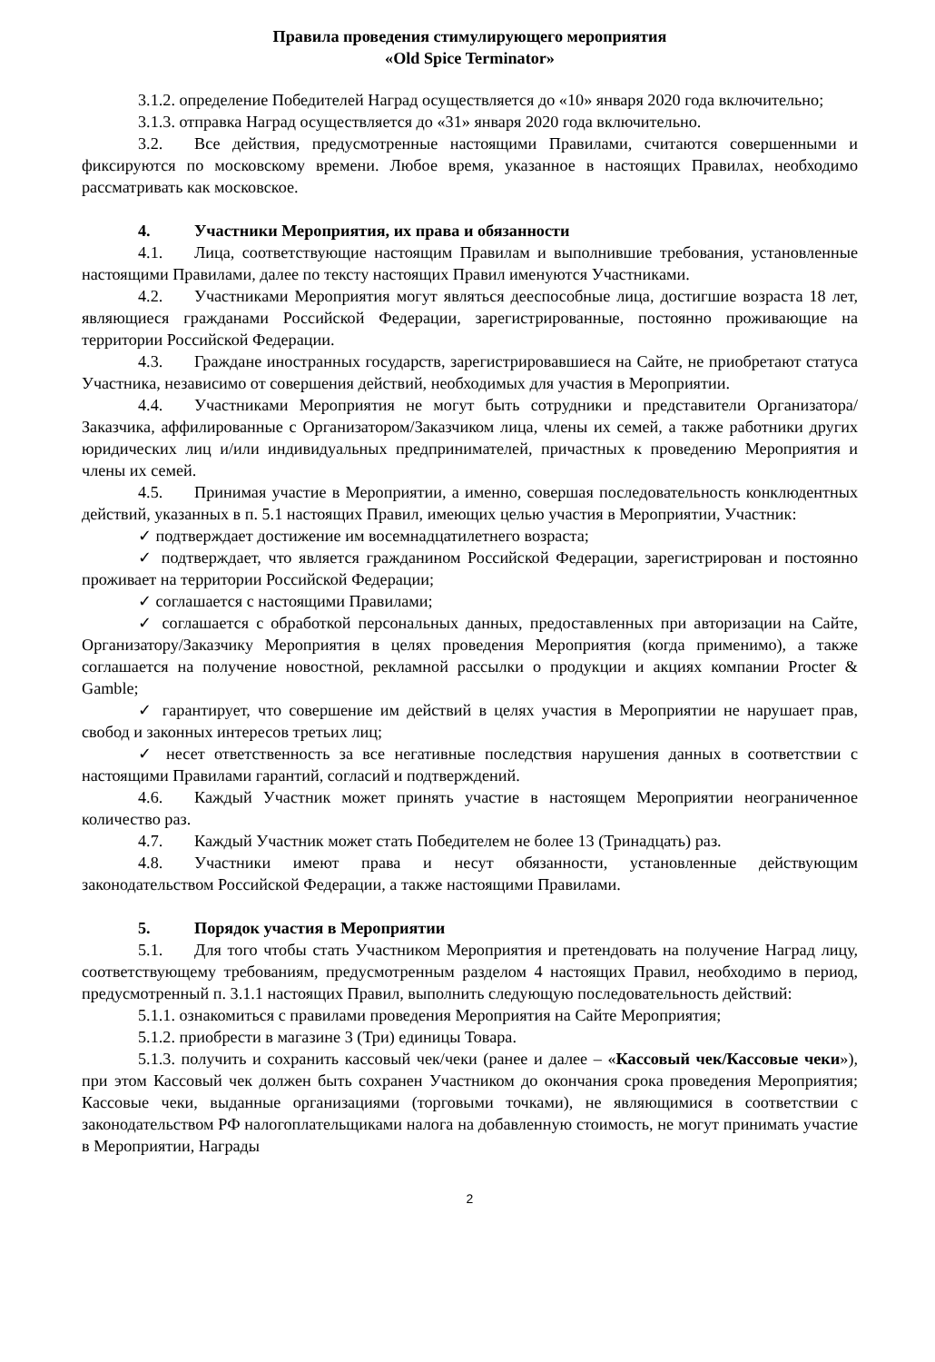Правила проведения стимулирующего мероприятия
«Old Spice Terminator»
3.1.2. определение Победителей Наград осуществляется до «10» января 2020 года включительно;
3.1.3. отправка Наград осуществляется до «31» января 2020 года включительно.
3.2. Все действия, предусмотренные настоящими Правилами, считаются совершенными и фиксируются по московскому времени. Любое время, указанное в настоящих Правилах, необходимо рассматривать как московское.
4. Участники Мероприятия, их права и обязанности
4.1. Лица, соответствующие настоящим Правилам и выполнившие требования, установленные настоящими Правилами, далее по тексту настоящих Правил именуются Участниками.
4.2. Участниками Мероприятия могут являться дееспособные лица, достигшие возраста 18 лет, являющиеся гражданами Российской Федерации, зарегистрированные, постоянно проживающие на территории Российской Федерации.
4.3. Граждане иностранных государств, зарегистрировавшиеся на Сайте, не приобретают статуса Участника, независимо от совершения действий, необходимых для участия в Мероприятии.
4.4. Участниками Мероприятия не могут быть сотрудники и представители Организатора/Заказчика, аффилированные с Организатором/Заказчиком лица, члены их семей, а также работники других юридических лиц и/или индивидуальных предпринимателей, причастных к проведению Мероприятия и члены их семей.
4.5. Принимая участие в Мероприятии, а именно, совершая последовательность конклюдентных действий, указанных в п. 5.1 настоящих Правил, имеющих целью участия в Мероприятии, Участник:
✓ подтверждает достижение им восемнадцатилетнего возраста;
✓ подтверждает, что является гражданином Российской Федерации, зарегистрирован и постоянно проживает на территории Российской Федерации;
✓ соглашается с настоящими Правилами;
✓ соглашается с обработкой персональных данных, предоставленных при авторизации на Сайте, Организатору/Заказчику Мероприятия в целях проведения Мероприятия (когда применимо), а также соглашается на получение новостной, рекламной рассылки о продукции и акциях компании Procter & Gamble;
✓ гарантирует, что совершение им действий в целях участия в Мероприятии не нарушает прав, свобод и законных интересов третьих лиц;
✓ несет ответственность за все негативные последствия нарушения данных в соответствии с настоящими Правилами гарантий, согласий и подтверждений.
4.6. Каждый Участник может принять участие в настоящем Мероприятии неограниченное количество раз.
4.7. Каждый Участник может стать Победителем не более 13 (Тринадцать) раз.
4.8. Участники имеют права и несут обязанности, установленные действующим законодательством Российской Федерации, а также настоящими Правилами.
5. Порядок участия в Мероприятии
5.1. Для того чтобы стать Участником Мероприятия и претендовать на получение Наград лицу, соответствующему требованиям, предусмотренным разделом 4 настоящих Правил, необходимо в период, предусмотренный п. 3.1.1 настоящих Правил, выполнить следующую последовательность действий:
5.1.1. ознакомиться с правилами проведения Мероприятия на Сайте Мероприятия;
5.1.2. приобрести в магазине 3 (Три) единицы Товара.
5.1.3. получить и сохранить кассовый чек/чеки (ранее и далее – «Кассовый чек/Кассовые чеки»), при этом Кассовый чек должен быть сохранен Участником до окончания срока проведения Мероприятия; Кассовые чеки, выданные организациями (торговыми точками), не являющимися в соответствии с законодательством РФ налогоплательщиками налога на добавленную стоимость, не могут принимать участие в Мероприятии, Награды
2